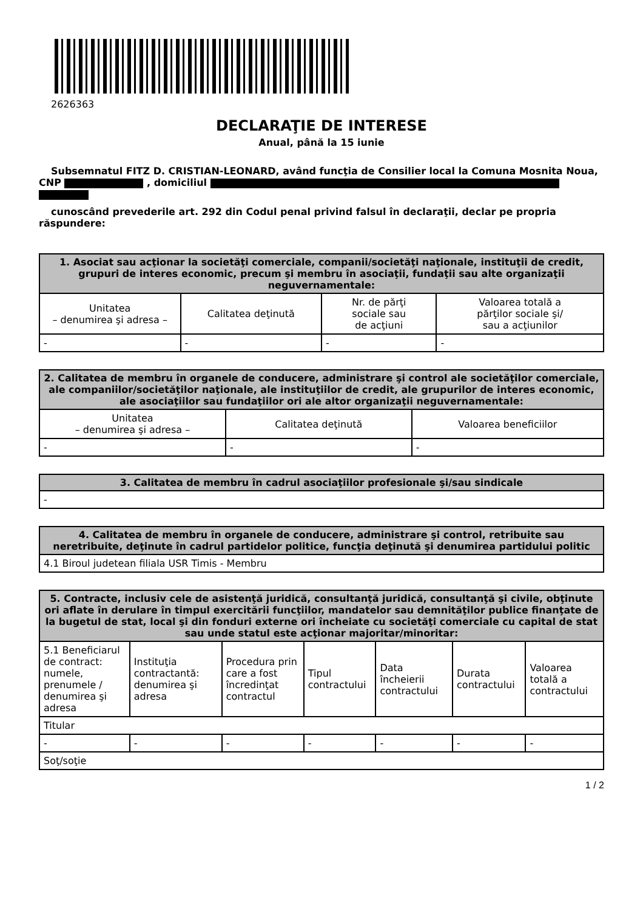2626363
DECLARAŢIE DE INTERESE
Anual, până la 15 iunie
Subsemnatul FITZ D. CRISTIAN-LEONARD, având funcţia de Consilier local la Comuna Mosnita Noua, CNP , domiciliul
cunoscând prevederile art. 292 din Codul penal privind falsul în declaraţii, declar pe propria răspundere:
| 1. Asociat sau acţionar la societăţi comerciale, companii/societăţi naţionale, instituţii de credit, grupuri de interes economic, precum şi membru în asociaţii, fundaţii sau alte organizaţii neguvernamentale: | | | |
| --- | --- | --- | --- |
| Unitatea – denumirea şi adresa – | Calitatea deţinută | Nr. de părţi sociale sau de acţiuni | Valoarea totală a părţilor sociale şi/ sau a acţiunilor |
| - | - | - | - |
| 2. Calitatea de membru în organele de conducere, administrare şi control ale societăţilor comerciale, ale companiilor/societăţilor naţionale, ale instituţiilor de credit, ale grupurilor de interes economic, ale asociaţiilor sau fundaţiilor ori ale altor organizaţii neguvernamentale: | | |
| --- | --- | --- |
| Unitatea – denumirea şi adresa – | Calitatea deţinută | Valoarea beneficiilor |
| - | - | - |
| 3. Calitatea de membru în cadrul asociaţiilor profesionale şi/sau sindicale |
| --- |
| - |
| 4. Calitatea de membru în organele de conducere, administrare şi control, retribuite sau neretribuite, deţinute în cadrul partidelor politice, funcţia deţinută şi denumirea partidului politic |
| --- |
| 4.1 Biroul judetean filiala USR Timis - Membru |
| 5. Contracte, inclusiv cele de asistenţă juridică, consultanţă juridică, consultanţă şi civile, obţinute ori aflate în derulare în timpul exercitării funcţiilor, mandatelor sau demnităţilor publice finanţate de la bugetul de stat, local şi din fonduri externe ori încheiate cu societăţi comerciale cu capital de stat sau unde statul este acţionar majoritar/minoritar: | | | | | | |
| --- | --- | --- | --- | --- | --- | --- |
| 5.1 Beneficiarul de contract: numele, prenumele / denumirea şi adresa | Instituţia contractantă: denumirea şi adresa | Procedura prin care a fost încredinţat contractul | Tipul contractului | Data încheierii contractului | Durata contractului | Valoarea totală a contractului |
| Titular | | | | | | |
| - | - | - | - | - | - | - |
| Soţ/soţie | | | | | | |
1 / 2